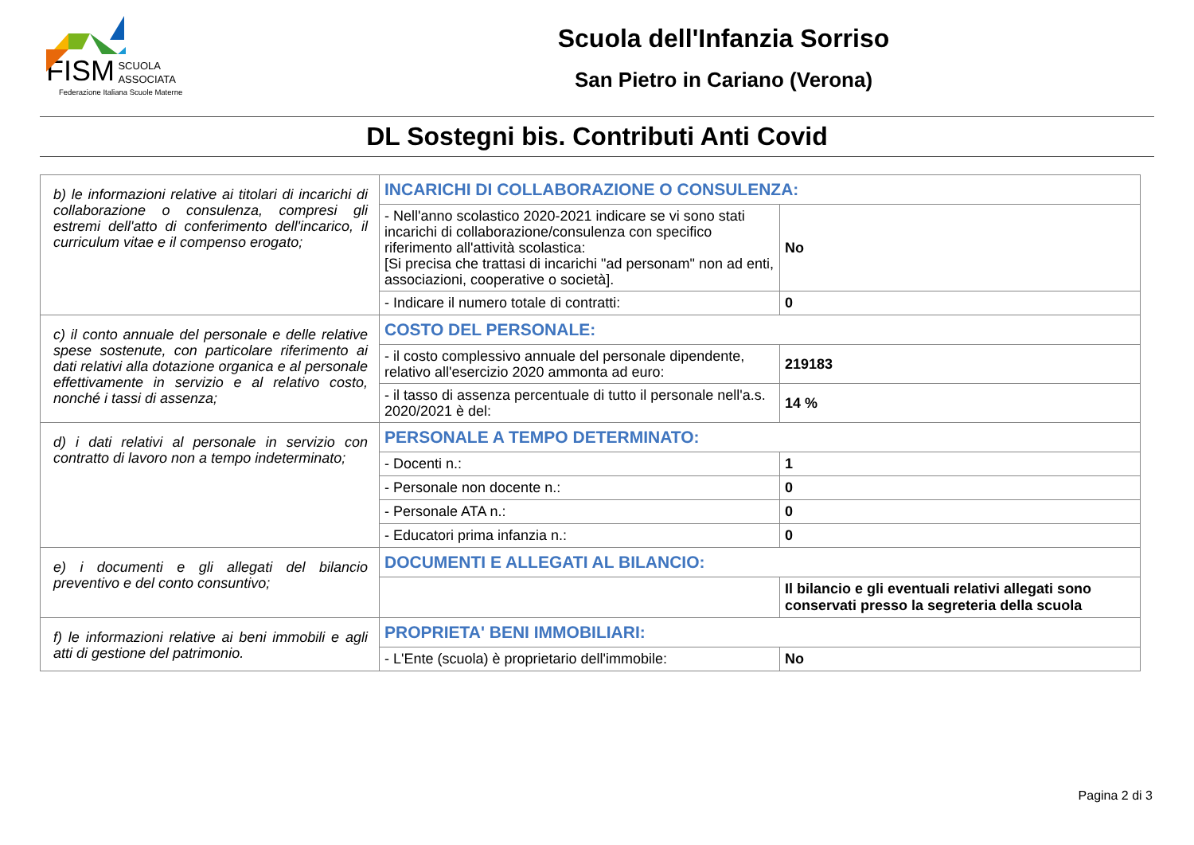FISM SCUOLA
ASSOCIATA
Federazione Italiana Scuole Materne
Scuola dell'Infanzia Sorriso
San Pietro in Cariano (Verona)
DL Sostegni bis. Contributi Anti Covid
| b) le informazioni relative ai titolari di incarichi di collaborazione o consulenza, compresi gli estremi dell'atto di conferimento dell'incarico, il curriculum vitae e il compenso erogato; | INCARICHI DI COLLABORAZIONE O CONSULENZA: | |
| | - Nell'anno scolastico 2020-2021 indicare se vi sono stati incarichi di collaborazione/consulenza con specifico riferimento all'attività scolastica: [Si precisa che trattasi di incarichi "ad personam" non ad enti, associazioni, cooperative o società]. | No |
| | - Indicare il numero totale di contratti: | 0 |
| c) il conto annuale del personale e delle relative spese sostenute, con particolare riferimento ai dati relativi alla dotazione organica e al personale effettivamente in servizio e al relativo costo, nonché i tassi di assenza; | COSTO DEL PERSONALE: | |
| | - il costo complessivo annuale del personale dipendente, relativo all'esercizio 2020 ammonta ad euro: | 219183 |
| | - il tasso di assenza percentuale di tutto il personale nell'a.s. 2020/2021 è del: | 14 % |
| d) i dati relativi al personale in servizio con contratto di lavoro non a tempo indeterminato; | PERSONALE A TEMPO DETERMINATO: | |
| | - Docenti n.: | 1 |
| | - Personale non docente n.: | 0 |
| | - Personale ATA n.: | 0 |
| | - Educatori prima infanzia n.: | 0 |
| e) i documenti e gli allegati del bilancio preventivo e del conto consuntivo; | DOCUMENTI E ALLEGATI AL BILANCIO: | |
| | | Il bilancio e gli eventuali relativi allegati sono conservati presso la segreteria della scuola |
| f) le informazioni relative ai beni immobili e agli atti di gestione del patrimonio. | PROPRIETA' BENI IMMOBILIARI: | |
| | - L'Ente (scuola) è proprietario dell'immobile: | No |
Pagina 2 di 3